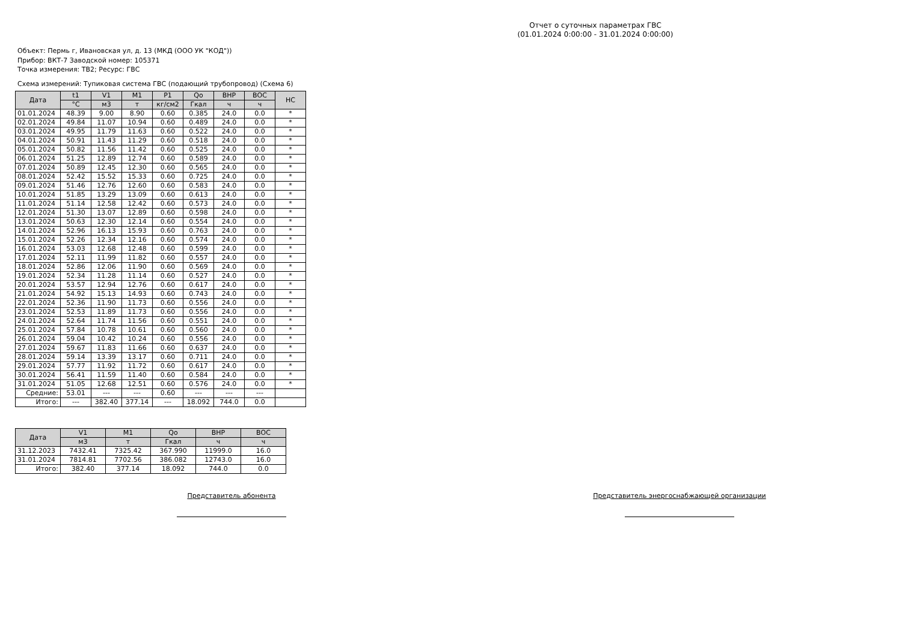Отчет о суточных параметрах ГВС
(01.01.2024 0:00:00 - 31.01.2024 0:00:00)
Объект: Пермь г, Ивановская ул, д. 13 (МКД (ООО УК "КОД"))
Прибор: ВКТ-7 Заводской номер: 105371
Точка измерения: ТВ2; Ресурс: ГВС
Схема измерений: Тупиковая система ГВС (подающий трубопровод) (Схема 6)
| Дата | t1 | V1 | M1 | P1 | Qo | ВНР | ВОС | НС |
| --- | --- | --- | --- | --- | --- | --- | --- | --- |
| | °C | м3 | т | кг/см2 | Гкал | ч | ч | |
| 01.01.2024 | 48.39 | 9.00 | 8.90 | 0.60 | 0.385 | 24.0 | 0.0 | * |
| 02.01.2024 | 49.84 | 11.07 | 10.94 | 0.60 | 0.489 | 24.0 | 0.0 | * |
| 03.01.2024 | 49.95 | 11.79 | 11.63 | 0.60 | 0.522 | 24.0 | 0.0 | * |
| 04.01.2024 | 50.91 | 11.43 | 11.29 | 0.60 | 0.518 | 24.0 | 0.0 | * |
| 05.01.2024 | 50.82 | 11.56 | 11.42 | 0.60 | 0.525 | 24.0 | 0.0 | * |
| 06.01.2024 | 51.25 | 12.89 | 12.74 | 0.60 | 0.589 | 24.0 | 0.0 | * |
| 07.01.2024 | 50.89 | 12.45 | 12.30 | 0.60 | 0.565 | 24.0 | 0.0 | * |
| 08.01.2024 | 52.42 | 15.52 | 15.33 | 0.60 | 0.725 | 24.0 | 0.0 | * |
| 09.01.2024 | 51.46 | 12.76 | 12.60 | 0.60 | 0.583 | 24.0 | 0.0 | * |
| 10.01.2024 | 51.85 | 13.29 | 13.09 | 0.60 | 0.613 | 24.0 | 0.0 | * |
| 11.01.2024 | 51.14 | 12.58 | 12.42 | 0.60 | 0.573 | 24.0 | 0.0 | * |
| 12.01.2024 | 51.30 | 13.07 | 12.89 | 0.60 | 0.598 | 24.0 | 0.0 | * |
| 13.01.2024 | 50.63 | 12.30 | 12.14 | 0.60 | 0.554 | 24.0 | 0.0 | * |
| 14.01.2024 | 52.96 | 16.13 | 15.93 | 0.60 | 0.763 | 24.0 | 0.0 | * |
| 15.01.2024 | 52.26 | 12.34 | 12.16 | 0.60 | 0.574 | 24.0 | 0.0 | * |
| 16.01.2024 | 53.03 | 12.68 | 12.48 | 0.60 | 0.599 | 24.0 | 0.0 | * |
| 17.01.2024 | 52.11 | 11.99 | 11.82 | 0.60 | 0.557 | 24.0 | 0.0 | * |
| 18.01.2024 | 52.86 | 12.06 | 11.90 | 0.60 | 0.569 | 24.0 | 0.0 | * |
| 19.01.2024 | 52.34 | 11.28 | 11.14 | 0.60 | 0.527 | 24.0 | 0.0 | * |
| 20.01.2024 | 53.57 | 12.94 | 12.76 | 0.60 | 0.617 | 24.0 | 0.0 | * |
| 21.01.2024 | 54.92 | 15.13 | 14.93 | 0.60 | 0.743 | 24.0 | 0.0 | * |
| 22.01.2024 | 52.36 | 11.90 | 11.73 | 0.60 | 0.556 | 24.0 | 0.0 | * |
| 23.01.2024 | 52.53 | 11.89 | 11.73 | 0.60 | 0.556 | 24.0 | 0.0 | * |
| 24.01.2024 | 52.64 | 11.74 | 11.56 | 0.60 | 0.551 | 24.0 | 0.0 | * |
| 25.01.2024 | 57.84 | 10.78 | 10.61 | 0.60 | 0.560 | 24.0 | 0.0 | * |
| 26.01.2024 | 59.04 | 10.42 | 10.24 | 0.60 | 0.556 | 24.0 | 0.0 | * |
| 27.01.2024 | 59.67 | 11.83 | 11.66 | 0.60 | 0.637 | 24.0 | 0.0 | * |
| 28.01.2024 | 59.14 | 13.39 | 13.17 | 0.60 | 0.711 | 24.0 | 0.0 | * |
| 29.01.2024 | 57.77 | 11.92 | 11.72 | 0.60 | 0.617 | 24.0 | 0.0 | * |
| 30.01.2024 | 56.41 | 11.59 | 11.40 | 0.60 | 0.584 | 24.0 | 0.0 | * |
| 31.01.2024 | 51.05 | 12.68 | 12.51 | 0.60 | 0.576 | 24.0 | 0.0 | * |
| Средние: | 53.01 | --- | --- | 0.60 | --- | --- | --- | |
| Итого: | --- | 382.40 | 377.14 | --- | 18.092 | 744.0 | 0.0 | |
| Дата | V1 | M1 | Qo | ВНР | ВОС |
| --- | --- | --- | --- | --- | --- |
| | м3 | т | Гкал | ч | ч |
| 31.12.2023 | 7432.41 | 7325.42 | 367.990 | 11999.0 | 16.0 |
| 31.01.2024 | 7814.81 | 7702.56 | 386.082 | 12743.0 | 16.0 |
| Итого: | 382.40 | 377.14 | 18.092 | 744.0 | 0.0 |
Представитель абонента Представитель энергоснабжающей организации